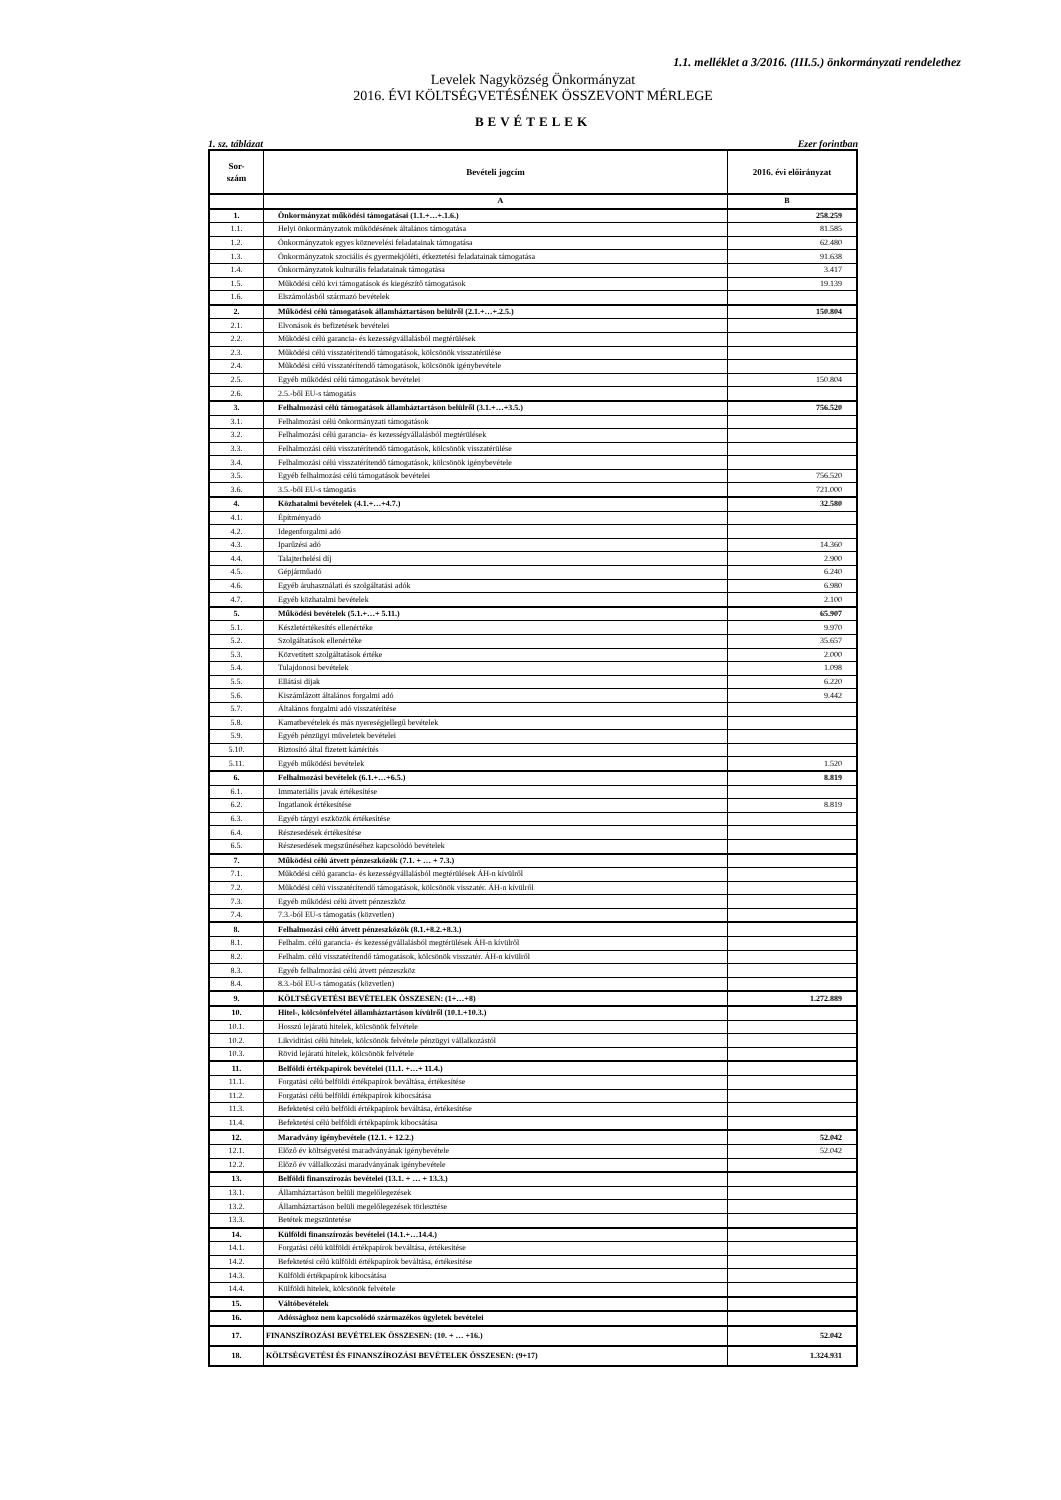1.1. melléklet a 3/2016. (III.5.) önkormányzati rendelethez
Levelek Nagyközség Önkormányzat
2016. ÉVI KÖLTSÉGVETÉSÉNEK ÖSSZEVONT MÉRLEGE
BEVÉTELEK
1. sz. táblázat Ezer forintban
| Sor- szám | Bevételi jogcím | 2016. évi előirányzat |
| --- | --- | --- |
| | A | B |
| 1. | Önkormányzat működési támogatásai (1.1.+…+.1.6.) | 258.259 |
| 1.1. | Helyi önkormányzatok működésének általános támogatása | 81.585 |
| 1.2. | Önkormányzatok egyes köznevelési feladatainak támogatása | 62.480 |
| 1.3. | Önkormányzatok szociális és gyermekjóléti, étkeztetési feladatainak támogatása | 91.638 |
| 1.4. | Önkormányzatok kulturális feladatainak támogatása | 3.417 |
| 1.5. | Működési célú kvi támogatások és kiegészítő támogatások | 19.139 |
| 1.6. | Elszámolásból származó bevételek | |
| 2. | Működési célú támogatások államháztartáson belülről (2.1.+…+.2.5.) | 150.804 |
| 2.1. | Elvonások és befizetések bevételei | |
| 2.2. | Működési célú garancia- és kezességvállalásból megtérülések | |
| 2.3. | Működési célú visszatérítendő támogatások, kölcsönök visszatérülése | |
| 2.4. | Működési célú visszatérítendő támogatások, kölcsönök igénybevétele | |
| 2.5. | Egyéb működési célú támogatások bevételei | 150.804 |
| 2.6. | 2.5.-ből EU-s támogatás | |
| 3. | Felhalmozási célú támogatások államháztartáson belülről (3.1.+…+3.5.) | 756.520 |
| 3.1. | Felhalmozási célú önkormányzati támogatások | |
| 3.2. | Felhalmozási célú garancia- és kezességvállalásból megtérülések | |
| 3.3. | Felhalmozási célú visszatérítendő támogatások, kölcsönök visszatérülése | |
| 3.4. | Felhalmozási célú visszatérítendő támogatások, kölcsönök igénybevétele | |
| 3.5. | Egyéb felhalmozási célú támogatások bevételei | 756.520 |
| 3.6. | 3.5.-ből EU-s támogatás | 721.000 |
| 4. | Közhatalmi bevételek (4.1.+…+4.7.) | 32.580 |
| 4.1. | Építményadó | |
| 4.2. | Idegenforgalmi adó | |
| 4.3. | Iparűzési adó | 14.360 |
| 4.4. | Talajterhelési díj | 2.900 |
| 4.5. | Gépjárműadó | 6.240 |
| 4.6. | Egyéb áruhasználati és szolgáltatási adók | 6.980 |
| 4.7. | Egyéb közhatalmi bevételek | 2.100 |
| 5. | Működési bevételek (5.1.+…+ 5.11.) | 65.907 |
| 5.1. | Készletértékesítés ellenértéke | 9.970 |
| 5.2. | Szolgáltatások ellenértéke | 35.657 |
| 5.3. | Közvetített szolgáltatások értéke | 2.000 |
| 5.4. | Tulajdonosi bevételek | 1.098 |
| 5.5. | Ellátási díjak | 6.220 |
| 5.6. | Kiszámlázott általános forgalmi adó | 9.442 |
| 5.7. | Általános forgalmi adó visszatérítése | |
| 5.8. | Kamatbevételek és más nyereségjellegű bevételek | |
| 5.9. | Egyéb pénzügyi műveletek bevételei | |
| 5.10. | Biztosító által fizetett kártérítés | |
| 5.11. | Egyéb működési bevételek | 1.520 |
| 6. | Felhalmozási bevételek (6.1.+…+6.5.) | 8.819 |
| 6.1. | Immateriális javak értékesítése | |
| 6.2. | Ingatlanok értékesítése | 8.819 |
| 6.3. | Egyéb tárgyi eszközök értékesítése | |
| 6.4. | Részesedések értékesítése | |
| 6.5. | Részesedések megszűnéséhez kapcsolódó bevételek | |
| 7. | Működési célú átvett pénzeszközök (7.1. + … + 7.3.) | |
| 7.1. | Működési célú garancia- és kezességvállalásból megtérülések ÁH-n kívülről | |
| 7.2. | Működési célú visszatérítendő támogatások, kölcsönök visszatér. ÁH-n kívülről | |
| 7.3. | Egyéb működési célú átvett pénzeszköz | |
| 7.4. | 7.3.-ból EU-s támogatás (közvetlen) | |
| 8. | Felhalmozási célú átvett pénzeszközök (8.1.+8.2.+8.3.) | |
| 8.1. | Felhalm. célú garancia- és kezességvállalásból megtérülések ÁH-n kívülről | |
| 8.2. | Felhalm. célú visszatérítendő támogatások, kölcsönök visszatér. ÁH-n kívülről | |
| 8.3. | Egyéb felhalmozási célú átvett pénzeszköz | |
| 8.4. | 8.3.-ból EU-s támogatás (közvetlen) | |
| 9. | KÖLTSÉGVETÉSI BEVÉTELEK ÖSSZESEN: (1+…+8) | 1.272.889 |
| 10. | Hitel-, kölcsönfelvétel államháztartáson kívülről (10.1.+10.3.) | |
| 10.1. | Hosszú lejáratú hitelek, kölcsönök felvétele | |
| 10.2. | Likviditási célú hitelek, kölcsönök felvétele pénzügyi vállalkozástól | |
| 10.3. | Rövid lejáratú hitelek, kölcsönök felvétele | |
| 11. | Belföldi értékpapírok bevételei (11.1. +…+ 11.4.) | |
| 11.1. | Forgatási célú belföldi értékpapírok beváltása, értékesítése | |
| 11.2. | Forgatási célú belföldi értékpapírok kibocsátása | |
| 11.3. | Befektetési célú belföldi értékpapírok beváltása, értékesítése | |
| 11.4. | Befektetési célú belföldi értékpapírok kibocsátása | |
| 12. | Maradvány igénybevétele (12.1. + 12.2.) | 52.042 |
| 12.1. | Előző év költségvetési maradványának igénybevétele | 52.042 |
| 12.2. | Előző év vállalkozási maradványának igénybevétele | |
| 13. | Belföldi finanszírozás bevételei (13.1. + … + 13.3.) | |
| 13.1. | Államháztartáson belüli megelőlegezések | |
| 13.2. | Államháztartáson belüli megelőlegezések törlesztése | |
| 13.3. | Betétek megszüntetése | |
| 14. | Külföldi finanszírozás bevételei (14.1.+…14.4.) | |
| 14.1. | Forgatási célú külföldi értékpapírok beváltása, értékesítése | |
| 14.2. | Befektetési célú külföldi értékpapírok beváltása, értékesítése | |
| 14.3. | Külföldi értékpapírok kibocsátása | |
| 14.4. | Külföldi hitelek, kölcsönök felvétele | |
| 15. | Váltóbevételek | |
| 16. | Adóssághoz nem kapcsolódó származékos ügyletek bevételei | |
| 17. | FINANSZÍROZÁSI BEVÉTELEK ÖSSZESEN: (10. + … +16.) | 52.042 |
| 18. | KÖLTSÉGVETÉSI ÉS FINANSZÍROZÁSI BEVÉTELEK ÖSSZESEN: (9+17) | 1.324.931 |